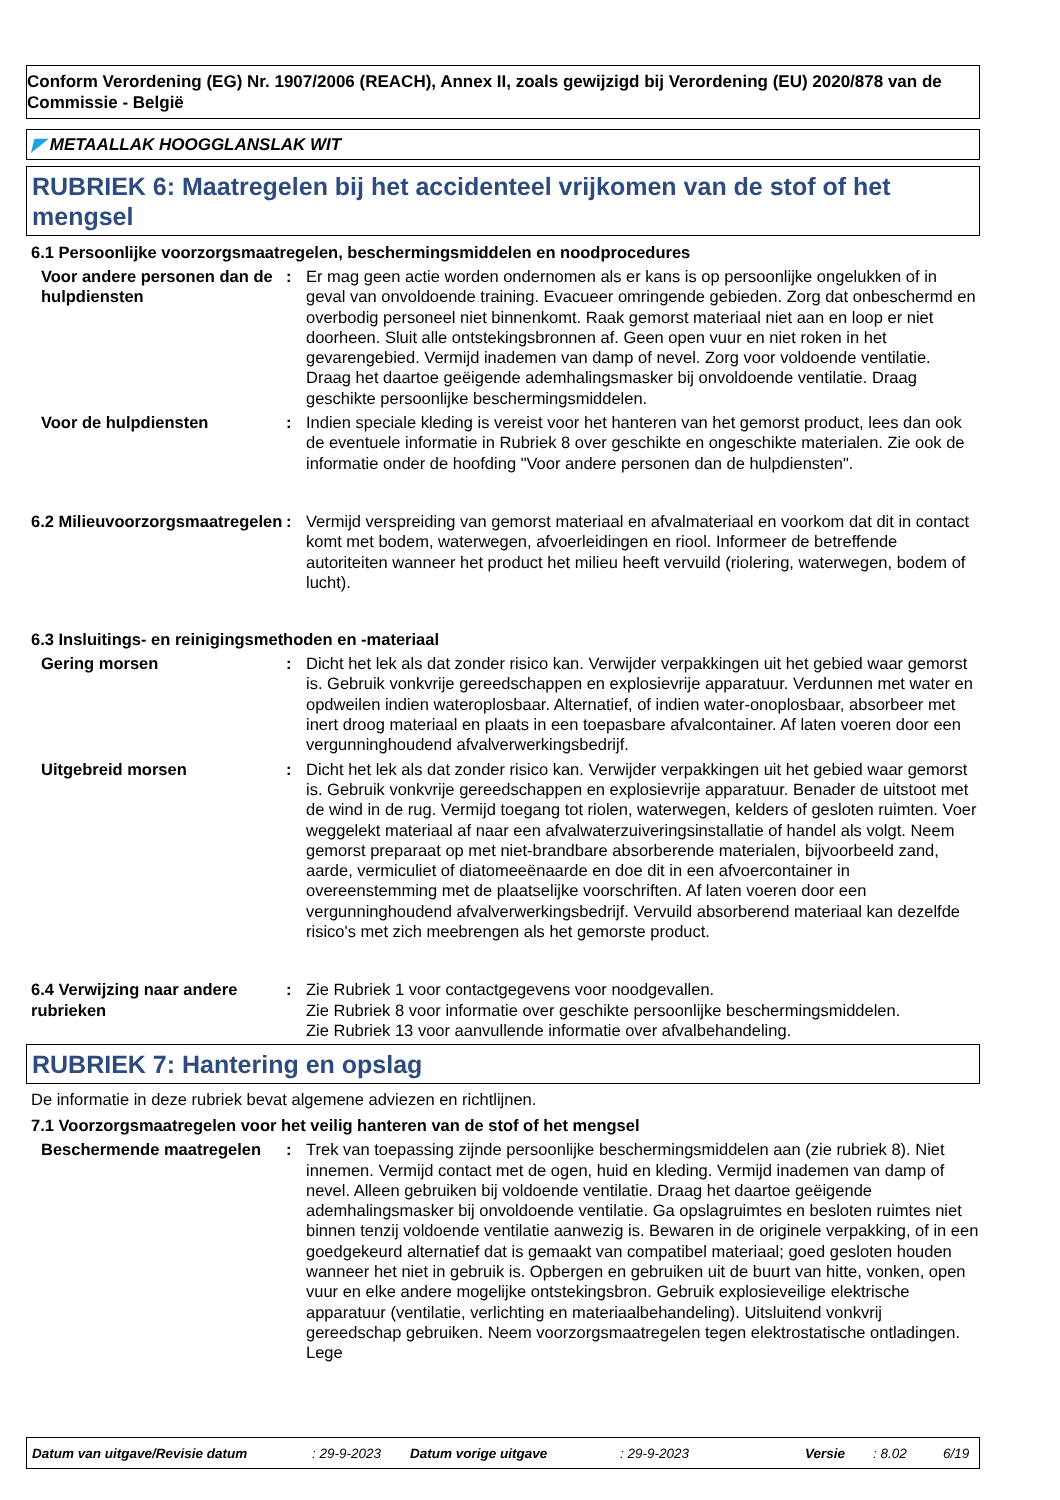Conform Verordening (EG) Nr. 1907/2006 (REACH), Annex II, zoals gewijzigd bij Verordening (EU) 2020/878 van de Commissie - België
◤ METAALLAK HOOGGLANSLAK WIT
RUBRIEK 6: Maatregelen bij het accidenteel vrijkomen van de stof of het mengsel
6.1 Persoonlijke voorzorgsmaatregelen, beschermingsmiddelen en noodprocedures
Voor andere personen dan de hulpdiensten
: Er mag geen actie worden ondernomen als er kans is op persoonlijke ongelukken of in geval van onvoldoende training. Evacueer omringende gebieden. Zorg dat onbeschermd en overbodig personeel niet binnenkomt. Raak gemorst materiaal niet aan en loop er niet doorheen. Sluit alle ontstekingsbronnen af. Geen open vuur en niet roken in het gevarengebied. Vermijd inademen van damp of nevel. Zorg voor voldoende ventilatie. Draag het daartoe geëigende ademhalingsmasker bij onvoldoende ventilatie. Draag geschikte persoonlijke beschermingsmiddelen.
Voor de hulpdiensten : Indien speciale kleding is vereist voor het hanteren van het gemorst product, lees dan ook de eventuele informatie in Rubriek 8 over geschikte en ongeschikte materialen. Zie ook de informatie onder de hoofding "Voor andere personen dan de hulpdiensten".
6.2 Milieuvoorzorgsmaatregelen
: Vermijd verspreiding van gemorst materiaal en afvalmateriaal en voorkom dat dit in contact komt met bodem, waterwegen, afvoerleidingen en riool. Informeer de betreffende autoriteiten wanneer het product het milieu heeft vervuild (riolering, waterwegen, bodem of lucht).
6.3 Insluitings- en reinigingsmethoden en -materiaal
Gering morsen : Dicht het lek als dat zonder risico kan. Verwijder verpakkingen uit het gebied waar gemorst is. Gebruik vonkvrije gereedschappen en explosievrije apparatuur. Verdunnen met water en opdweilen indien wateroplosbaar. Alternatief, of indien water-onoplosbaar, absorbeer met inert droog materiaal en plaats in een toepasbare afvalcontainer. Af laten voeren door een vergunninghoudend afvalverwerkingsbedrijf.
Uitgebreid morsen : Dicht het lek als dat zonder risico kan. Verwijder verpakkingen uit het gebied waar gemorst is. Gebruik vonkvrije gereedschappen en explosievrije apparatuur. Benader de uitstoot met de wind in de rug. Vermijd toegang tot riolen, waterwegen, kelders of gesloten ruimten. Voer weggelekt materiaal af naar een afvalwaterzuiveringsinstallatie of handel als volgt. Neem gemorst preparaat op met niet-brandbare absorberende materialen, bijvoorbeeld zand, aarde, vermiculiet of diatomeeënaarde en doe dit in een afvoercontainer in overeenstemming met de plaatselijke voorschriften. Af laten voeren door een vergunninghoudend afvalverwerkingsbedrijf. Vervuild absorberend materiaal kan dezelfde risico's met zich meebrengen als het gemorste product.
6.4 Verwijzing naar andere rubrieken
: Zie Rubriek 1 voor contactgegevens voor noodgevallen.
Zie Rubriek 8 voor informatie over geschikte persoonlijke beschermingsmiddelen.
Zie Rubriek 13 voor aanvullende informatie over afvalbehandeling.
RUBRIEK 7: Hantering en opslag
De informatie in deze rubriek bevat algemene adviezen en richtlijnen.
7.1 Voorzorgsmaatregelen voor het veilig hanteren van de stof of het mengsel
Beschermende maatregelen : Trek van toepassing zijnde persoonlijke beschermingsmiddelen aan (zie rubriek 8). Niet innemen. Vermijd contact met de ogen, huid en kleding. Vermijd inademen van damp of nevel. Alleen gebruiken bij voldoende ventilatie. Draag het daartoe geëigende ademhalingsmasker bij onvoldoende ventilatie. Ga opslagruimtes en besloten ruimtes niet binnen tenzij voldoende ventilatie aanwezig is. Bewaren in de originele verpakking, of in een goedgekeurd alternatief dat is gemaakt van compatibel materiaal; goed gesloten houden wanneer het niet in gebruik is. Opbergen en gebruiken uit de buurt van hitte, vonken, open vuur en elke andere mogelijke ontstekingsbron. Gebruik explosieveilige elektrische apparatuur (ventilatie, verlichting en materiaalbehandeling). Uitsluitend vonkvrij gereedschap gebruiken. Neem voorzorgsmaatregelen tegen elektrostatische ontladingen. Lege
Datum van uitgave/Revisie datum: 29-9-2023 Datum vorige uitgave: 29-9-2023 Versie: 8.02 6/19